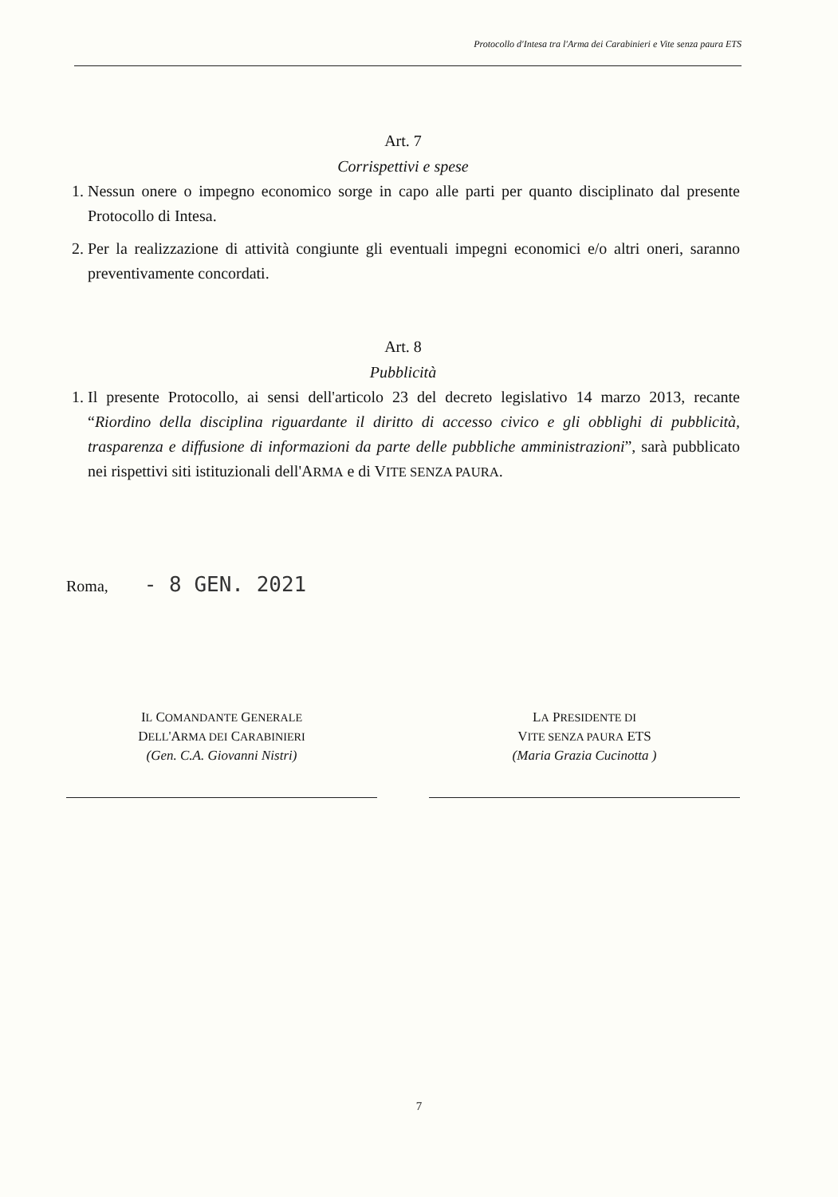Protocollo d'Intesa tra l'Arma dei Carabinieri e Vite senza paura ETS
Art. 7
Corrispettivi e spese
1. Nessun onere o impegno economico sorge in capo alle parti per quanto disciplinato dal presente Protocollo di Intesa.
2. Per la realizzazione di attività congiunte gli eventuali impegni economici e/o altri oneri, saranno preventivamente concordati.
Art. 8
Pubblicità
1. Il presente Protocollo, ai sensi dell'articolo 23 del decreto legislativo 14 marzo 2013, recante “Riordino della disciplina riguardante il diritto di accesso civico e gli obblighi di pubblicità, trasparenza e diffusione di informazioni da parte delle pubbliche amministrazioni”, sarà pubblicato nei rispettivi siti istituzionali dell'ARMA e di VITE SENZA PAURA.
Roma, - 8 GEN. 2021
IL COMANDANTE GENERALE
DELL'ARMA DEI CARABINIERI
(Gen. C.A. Giovanni Nistri)
LA PRESIDENTE DI
VITE SENZA PAURA ETS
(Maria Grazia Cucinotta )
7